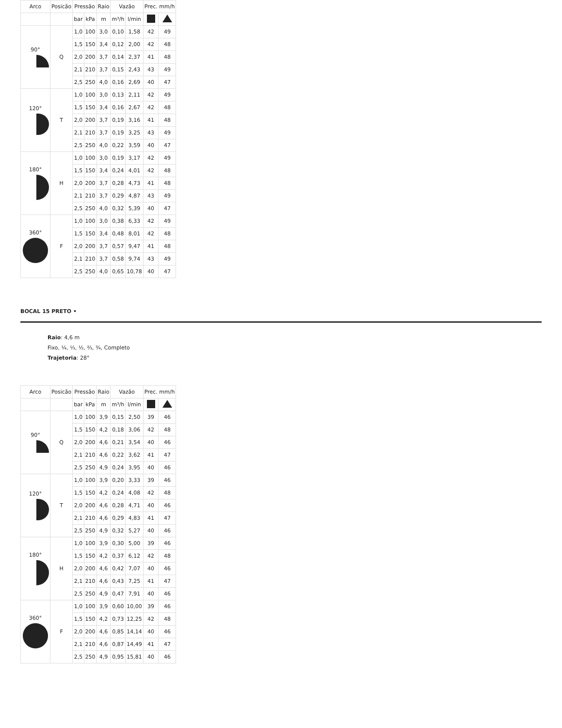| Arco | Posicão | Pressão | | Raio | Vazão | | Prec. mm/h | |
| --- | --- | --- | --- | --- | --- | --- | --- | --- |
| | | bar | kPa | m | m³/h | l/min | | |
| 90° | Q | 1,0 | 100 | 3,0 | 0,10 | 1,58 | 42 | 49 |
| | | 1,5 | 150 | 3,4 | 0,12 | 2,00 | 42 | 48 |
| | | 2,0 | 200 | 3,7 | 0,14 | 2,37 | 41 | 48 |
| | | 2,1 | 210 | 3,7 | 0,15 | 2,43 | 43 | 49 |
| | | 2,5 | 250 | 4,0 | 0,16 | 2,69 | 40 | 47 |
| 120° | T | 1,0 | 100 | 3,0 | 0,13 | 2,11 | 42 | 49 |
| | | 1,5 | 150 | 3,4 | 0,16 | 2,67 | 42 | 48 |
| | | 2,0 | 200 | 3,7 | 0,19 | 3,16 | 41 | 48 |
| | | 2,1 | 210 | 3,7 | 0,19 | 3,25 | 43 | 49 |
| | | 2,5 | 250 | 4,0 | 0,22 | 3,59 | 40 | 47 |
| 180° | H | 1,0 | 100 | 3,0 | 0,19 | 3,17 | 42 | 49 |
| | | 1,5 | 150 | 3,4 | 0,24 | 4,01 | 42 | 48 |
| | | 2,0 | 200 | 3,7 | 0,28 | 4,73 | 41 | 48 |
| | | 2,1 | 210 | 3,7 | 0,29 | 4,87 | 43 | 49 |
| | | 2,5 | 250 | 4,0 | 0,32 | 5,39 | 40 | 47 |
| 360° | F | 1,0 | 100 | 3,0 | 0,38 | 6,33 | 42 | 49 |
| | | 1,5 | 150 | 3,4 | 0,48 | 8,01 | 42 | 48 |
| | | 2,0 | 200 | 3,7 | 0,57 | 9,47 | 41 | 48 |
| | | 2,1 | 210 | 3,7 | 0,58 | 9,74 | 43 | 49 |
| | | 2,5 | 250 | 4,0 | 0,65 | 10,78 | 40 | 47 |
BOCAL 15 PRETO •
Raio: 4,6 m
Fixo, ¼, ⅓, ½, ⅔, ¾, Completo
Trajetoria: 28°
| Arco | Posicão | Pressão | | Raio | Vazão | | Prec. mm/h | |
| --- | --- | --- | --- | --- | --- | --- | --- | --- |
| | | bar | kPa | m | m³/h | l/min | | |
| 90° | Q | 1,0 | 100 | 3,9 | 0,15 | 2,50 | 39 | 46 |
| | | 1,5 | 150 | 4,2 | 0,18 | 3,06 | 42 | 48 |
| | | 2,0 | 200 | 4,6 | 0,21 | 3,54 | 40 | 46 |
| | | 2,1 | 210 | 4,6 | 0,22 | 3,62 | 41 | 47 |
| | | 2,5 | 250 | 4,9 | 0,24 | 3,95 | 40 | 46 |
| 120° | T | 1,0 | 100 | 3,9 | 0,20 | 3,33 | 39 | 46 |
| | | 1,5 | 150 | 4,2 | 0,24 | 4,08 | 42 | 48 |
| | | 2,0 | 200 | 4,6 | 0,28 | 4,71 | 40 | 46 |
| | | 2,1 | 210 | 4,6 | 0,29 | 4,83 | 41 | 47 |
| | | 2,5 | 250 | 4,9 | 0,32 | 5,27 | 40 | 46 |
| 180° | H | 1,0 | 100 | 3,9 | 0,30 | 5,00 | 39 | 46 |
| | | 1,5 | 150 | 4,2 | 0,37 | 6,12 | 42 | 48 |
| | | 2,0 | 200 | 4,6 | 0,42 | 7,07 | 40 | 46 |
| | | 2,1 | 210 | 4,6 | 0,43 | 7,25 | 41 | 47 |
| | | 2,5 | 250 | 4,9 | 0,47 | 7,91 | 40 | 46 |
| 360° | F | 1,0 | 100 | 3,9 | 0,60 | 10,00 | 39 | 46 |
| | | 1,5 | 150 | 4,2 | 0,73 | 12,25 | 42 | 48 |
| | | 2,0 | 200 | 4,6 | 0,85 | 14,14 | 40 | 46 |
| | | 2,1 | 210 | 4,6 | 0,87 | 14,49 | 41 | 47 |
| | | 2,5 | 250 | 4,9 | 0,95 | 15,81 | 40 | 46 |